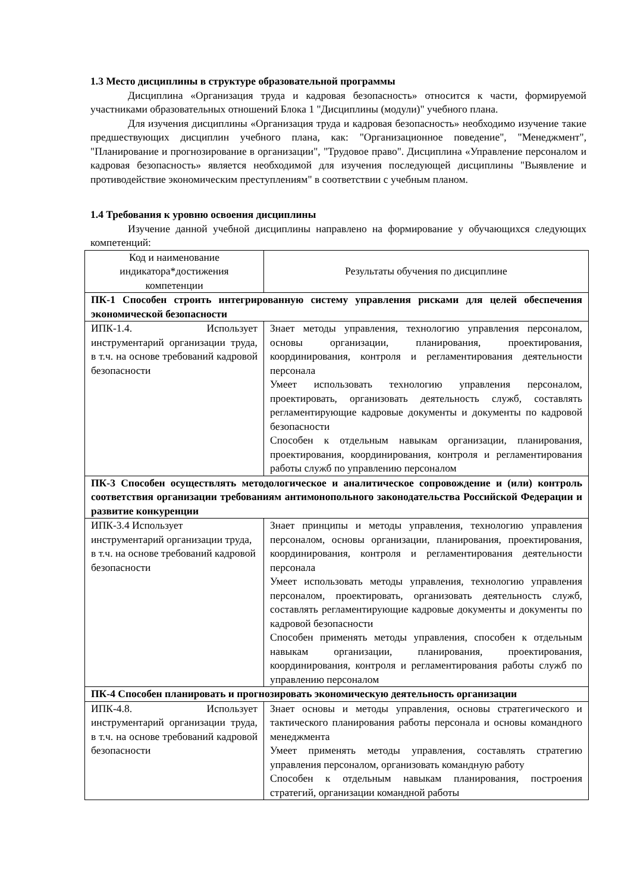1.3 Место дисциплины в структуре образовательной программы
Дисциплина «Организация труда и кадровая безопасность» относится к части, формируемой участниками образовательных отношений Блока 1 "Дисциплины (модули)" учебного плана.
Для изучения дисциплины «Организация труда и кадровая безопасность» необходимо изучение такие предшествующих дисциплин учебного плана, как: "Организационное поведение", "Менеджмент", "Планирование и прогнозирование в организации", "Трудовое право". Дисциплина «Управление персоналом и кадровая безопасность» является необходимой для изучения последующей дисциплины "Выявление и противодействие экономическим преступлениям" в соответствии с учебным планом.
1.4 Требования к уровню освоения дисциплины
Изучение данной учебной дисциплины направлено на формирование у обучающихся следующих компетенций:
| Код и наименование индикатора*достижения компетенции | Результаты обучения по дисциплине |
| --- | --- |
| ПК-1 Способен строить интегрированную систему управления рисками для целей обеспечения экономической безопасности | |
| ИПК-1.4. Использует инструментарий организации труда, в т.ч. на основе требований кадровой безопасности | Знает методы управления, технологию управления персоналом, основы организации, планирования, проектирования, координирования, контроля и регламентирования деятельности персонала Умеет использовать технологию управления персоналом, проектировать, организовать деятельность служб, составлять регламентирующие кадровые документы и документы по кадровой безопасности Способен к отдельным навыкам организации, планирования, проектирования, координирования, контроля и регламентирования работы служб по управлению персоналом |
| ПК-3 Способен осуществлять методологическое и аналитическое сопровождение и (или) контроль соответствия организации требованиям антимонопольного законодательства Российской Федерации и развитие конкуренции | |
| ИПК-3.4 Использует инструментарий организации труда, в т.ч. на основе требований кадровой безопасности | Знает принципы и методы управления, технологию управления персоналом, основы организации, планирования, проектирования, координирования, контроля и регламентирования деятельности персонала Умеет использовать методы управления, технологию управления персоналом, проектировать, организовать деятельность служб, составлять регламентирующие кадровые документы и документы по кадровой безопасности Способен применять методы управления, способен к отдельным навыкам организации, планирования, проектирования, координирования, контроля и регламентирования работы служб по управлению персоналом |
| ПК-4 Способен планировать и прогнозировать экономическую деятельность организации | |
| ИПК-4.8. Использует инструментарий организации труда, в т.ч. на основе требований кадровой безопасности | Знает основы и методы управления, основы стратегического и тактического планирования работы персонала и основы командного менеджмента Умеет применять методы управления, составлять стратегию управления персоналом, организовать командную работу Способен к отдельным навыкам планирования, построения стратегий, организации командной работы |